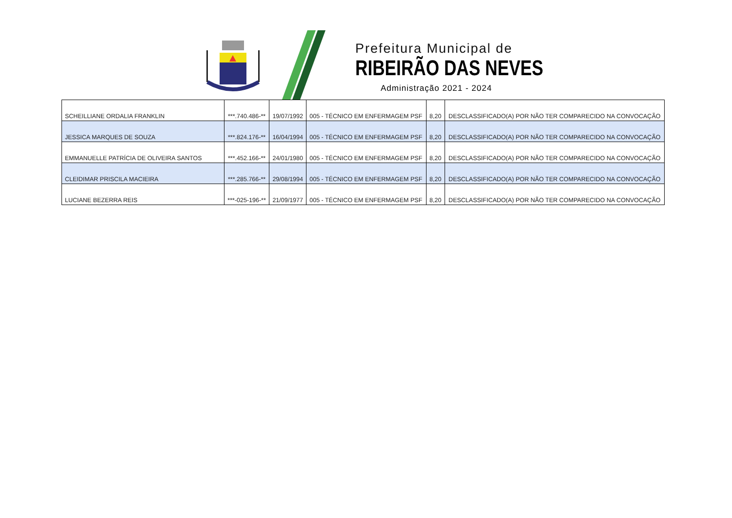Prefeitura Municipal de
RIBEIRÃO DAS NEVES
Administração 2021 - 2024
| SCHEILLIANE ORDALIA FRANKLIN | ***.740.486-** | 19/07/1992 | 005 - TÉCNICO EM ENFERMAGEM PSF | 8,20 | DESCLASSIFICADO(A) POR NÃO TER COMPARECIDO NA CONVOCAÇÃO |
| JESSICA MARQUES DE SOUZA | ***.824.176-** | 16/04/1994 | 005 - TÉCNICO EM ENFERMAGEM PSF | 8,20 | DESCLASSIFICADO(A) POR NÃO TER COMPARECIDO NA CONVOCAÇÃO |
| EMMANUELLE PATRÍCIA DE OLIVEIRA SANTOS | ***.452.166-** | 24/01/1980 | 005 - TÉCNICO EM ENFERMAGEM PSF | 8,20 | DESCLASSIFICADO(A) POR NÃO TER COMPARECIDO NA CONVOCAÇÃO |
| CLEIDIMAR PRISCILA MACIEIRA | ***.285.766-** | 29/08/1994 | 005 - TÉCNICO EM ENFERMAGEM PSF | 8,20 | DESCLASSIFICADO(A) POR NÃO TER COMPARECIDO NA CONVOCAÇÃO |
| LUCIANE BEZERRA REIS | ***-025-196-** | 21/09/1977 | 005 - TÉCNICO EM ENFERMAGEM PSF | 8,20 | DESCLASSIFICADO(A) POR NÃO TER COMPARECIDO NA CONVOCAÇÃO |